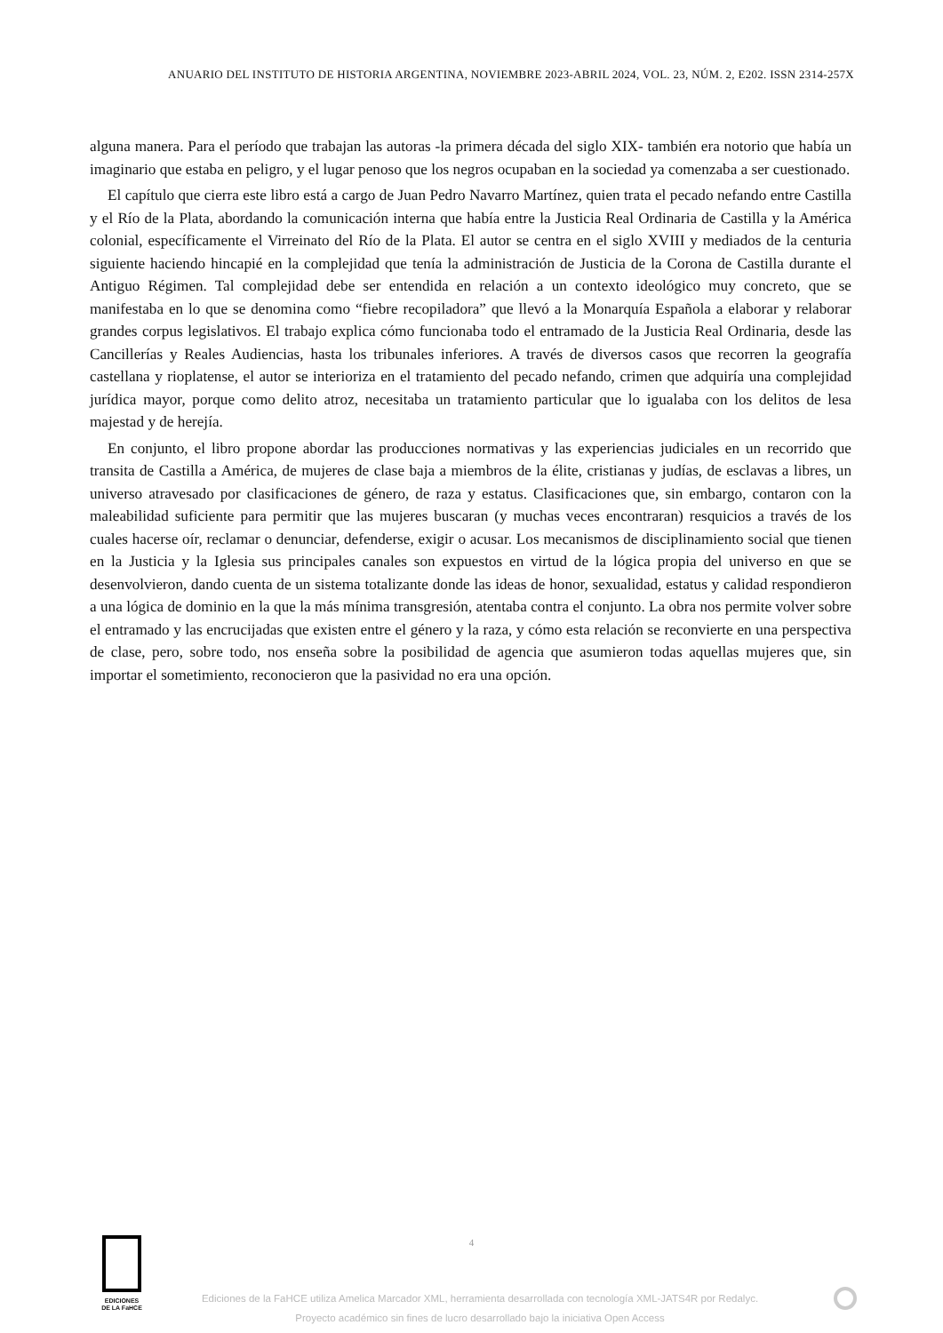ANUARIO DEL INSTITUTO DE HISTORIA ARGENTINA, NOVIEMBRE 2023-ABRIL 2024, VOL. 23, NÚM. 2, E202. ISSN 2314-257X
alguna manera. Para el período que trabajan las autoras -la primera década del siglo XIX- también era notorio que había un imaginario que estaba en peligro, y el lugar penoso que los negros ocupaban en la sociedad ya comenzaba a ser cuestionado.
El capítulo que cierra este libro está a cargo de Juan Pedro Navarro Martínez, quien trata el pecado nefando entre Castilla y el Río de la Plata, abordando la comunicación interna que había entre la Justicia Real Ordinaria de Castilla y la América colonial, específicamente el Virreinato del Río de la Plata. El autor se centra en el siglo XVIII y mediados de la centuria siguiente haciendo hincapié en la complejidad que tenía la administración de Justicia de la Corona de Castilla durante el Antiguo Régimen. Tal complejidad debe ser entendida en relación a un contexto ideológico muy concreto, que se manifestaba en lo que se denomina como “fiebre recopiladora” que llevó a la Monarquía Española a elaborar y relaborar grandes corpus legislativos. El trabajo explica cómo funcionaba todo el entramado de la Justicia Real Ordinaria, desde las Cancillerías y Reales Audiencias, hasta los tribunales inferiores. A través de diversos casos que recorren la geografía castellana y rioplatense, el autor se interioriza en el tratamiento del pecado nefando, crimen que adquiría una complejidad jurídica mayor, porque como delito atroz, necesitaba un tratamiento particular que lo igualaba con los delitos de lesa majestad y de herejía.
En conjunto, el libro propone abordar las producciones normativas y las experiencias judiciales en un recorrido que transita de Castilla a América, de mujeres de clase baja a miembros de la élite, cristianas y judías, de esclavas a libres, un universo atravesado por clasificaciones de género, de raza y estatus. Clasificaciones que, sin embargo, contaron con la maleabilidad suficiente para permitir que las mujeres buscaran (y muchas veces encontraran) resquicios a través de los cuales hacerse oír, reclamar o denunciar, defenderse, exigir o acusar. Los mecanismos de disciplinamiento social que tienen en la Justicia y la Iglesia sus principales canales son expuestos en virtud de la lógica propia del universo en que se desenvolvieron, dando cuenta de un sistema totalizante donde las ideas de honor, sexualidad, estatus y calidad respondieron a una lógica de dominio en la que la más mínima transgresión, atentaba contra el conjunto. La obra nos permite volver sobre el entramado y las encrucijadas que existen entre el género y la raza, y cómo esta relación se reconvierte en una perspectiva de clase, pero, sobre todo, nos enseña sobre la posibilidad de agencia que asumieron todas aquellas mujeres que, sin importar el sometimiento, reconocieron que la pasividad no era una opción.
4
EDICIONES
DE LA FaHCE
Ediciones de la FaHCE utiliza Amelica Marcador XML, herramienta desarrollada con tecnología XML-JATS4R por Redalyc.
Proyecto académico sin fines de lucro desarrollado bajo la iniciativa Open Access